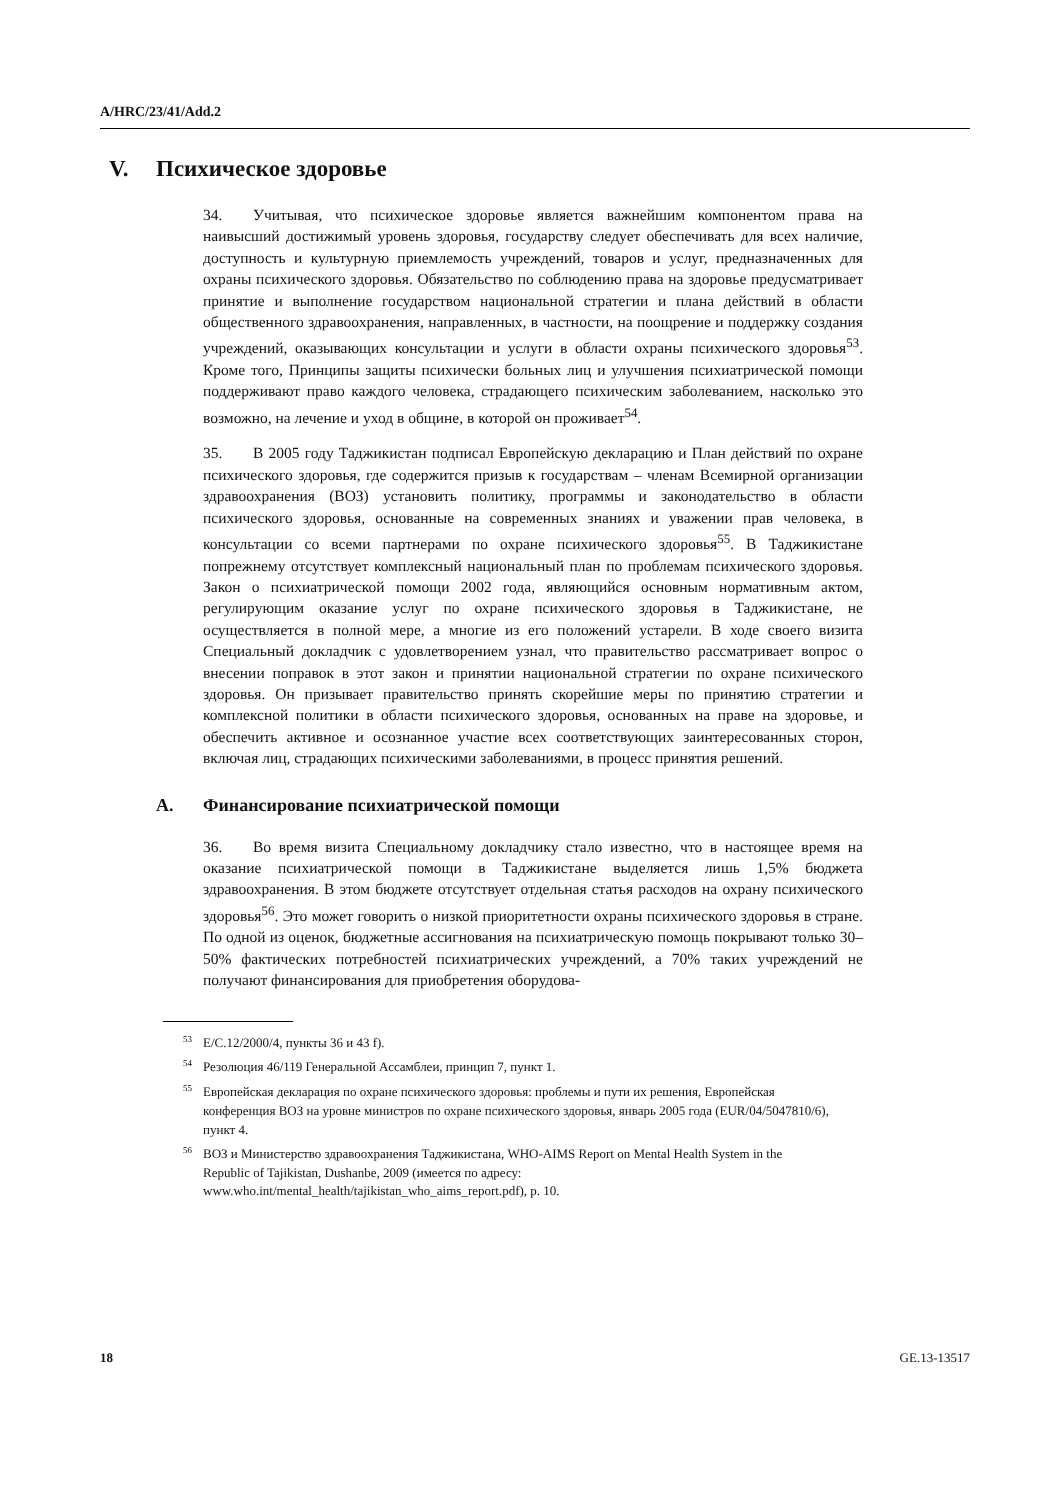A/HRC/23/41/Add.2
V. Психическое здоровье
34. Учитывая, что психическое здоровье является важнейшим компонентом права на наивысший достижимый уровень здоровья, государству следует обеспечивать для всех наличие, доступность и культурную приемлемость учреждений, товаров и услуг, предназначенных для охраны психического здоровья. Обязательство по соблюдению права на здоровье предусматривает принятие и выполнение государством национальной стратегии и плана действий в области общественного здравоохранения, направленных, в частности, на поощрение и поддержку создания учреждений, оказывающих консультации и услуги в области охраны психического здоровья<sup>53</sup>. Кроме того, Принципы защиты психически больных лиц и улучшения психиатрической помощи поддерживают право каждого человека, страдающего психическим заболеванием, насколько это возможно, на лечение и уход в общине, в которой он проживает<sup>54</sup>.
35. В 2005 году Таджикистан подписал Европейскую декларацию и План действий по охране психического здоровья, где содержится призыв к государствам – членам Всемирной организации здравоохранения (ВОЗ) установить политику, программы и законодательство в области психического здоровья, основанные на современных знаниях и уважении прав человека, в консультации со всеми партнерами по охране психического здоровья<sup>55</sup>. В Таджикистане попрежнему отсутствует комплексный национальный план по проблемам психического здоровья. Закон о психиатрической помощи 2002 года, являющийся основным нормативным актом, регулирующим оказание услуг по охране психического здоровья в Таджикистане, не осуществляется в полной мере, а многие из его положений устарели. В ходе своего визита Специальный докладчик с удовлетворением узнал, что правительство рассматривает вопрос о внесении поправок в этот закон и принятии национальной стратегии по охране психического здоровья. Он призывает правительство принять скорейшие меры по принятию стратегии и комплексной политики в области психического здоровья, основанных на праве на здоровье, и обеспечить активное и осознанное участие всех соответствующих заинтересованных сторон, включая лиц, страдающих психическими заболеваниями, в процесс принятия решений.
A. Финансирование психиатрической помощи
36. Во время визита Специальному докладчику стало известно, что в настоящее время на оказание психиатрической помощи в Таджикистане выделяется лишь 1,5% бюджета здравоохранения. В этом бюджете отсутствует отдельная статья расходов на охрану психического здоровья<sup>56</sup>. Это может говорить о низкой приоритетности охраны психического здоровья в стране. По одной из оценок, бюджетные ассигнования на психиатрическую помощь покрывают только 30–50% фактических потребностей психиатрических учреждений, а 70% таких учреждений не получают финансирования для приобретения оборудова-
<sup>53</sup> E/C.12/2000/4, пункты 36 и 43 f).
<sup>54</sup> Резолюция 46/119 Генеральной Ассамблеи, принцип 7, пункт 1.
<sup>55</sup> Европейская декларация по охране психического здоровья: проблемы и пути их решения, Европейская конференция ВОЗ на уровне министров по охране психического здоровья, январь 2005 года (EUR/04/5047810/6), пункт 4.
<sup>56</sup> ВОЗ и Министерство здравоохранения Таджикистана, WHO-AIMS Report on Mental Health System in the Republic of Tajikistan, Dushanbe, 2009 (имеется по адресу: www.who.int/mental_health/tajikistan_who_aims_report.pdf), p. 10.
18 GE.13-13517